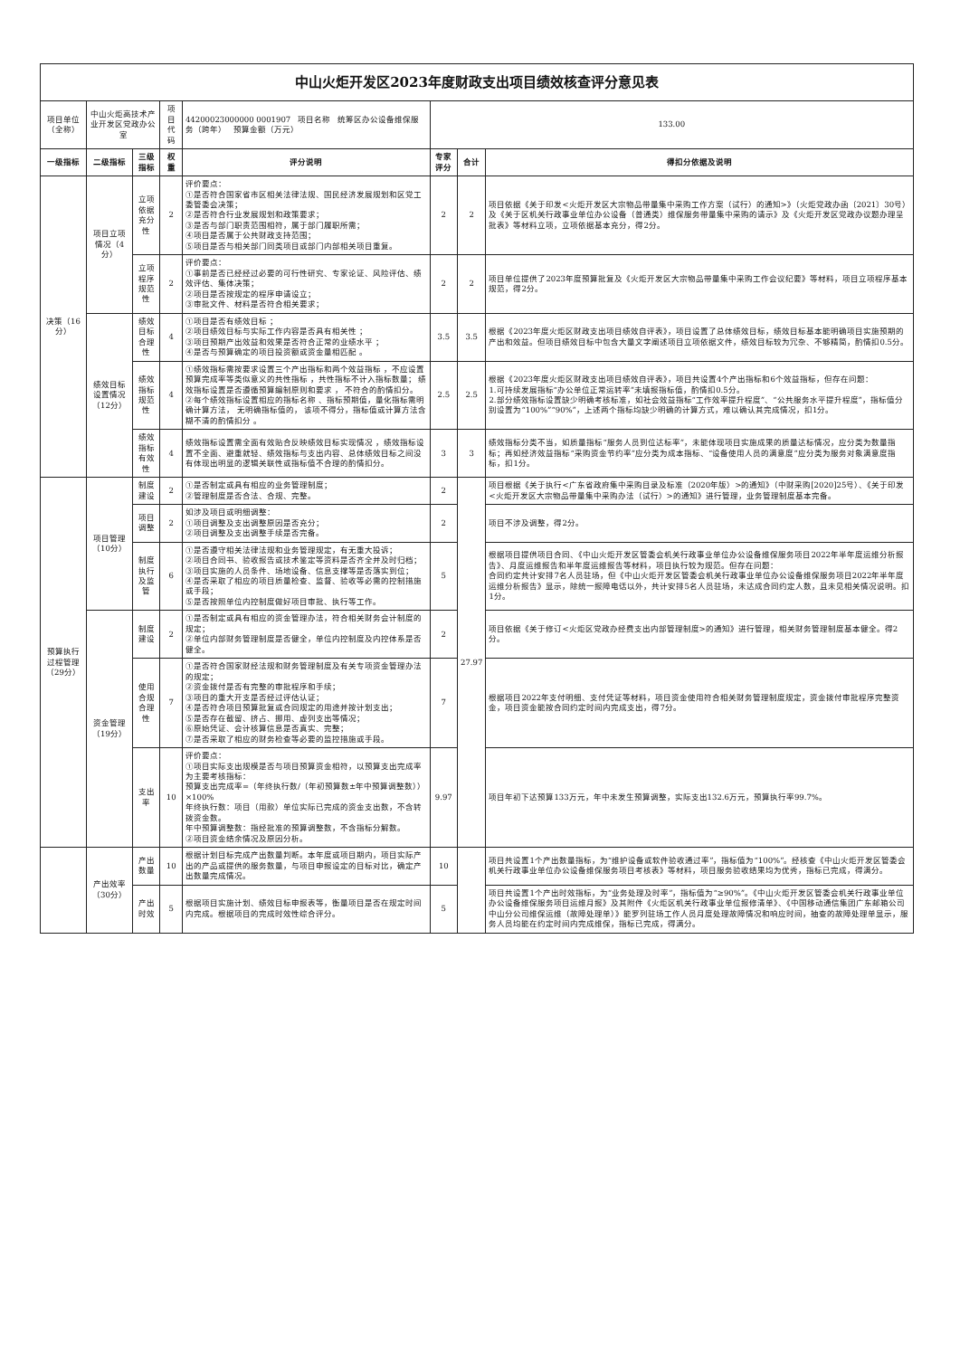| 中山火炬开发区2023年度财政支出项目绩效核查评分意见表 | | | | | | | |
| 项目单位（全称） | 中山火炬高技术产业开发区党政办公室 | | 项目代码 | 44200023000000 0001907 项目名称 统筹区办公设备维保服务（跨年） 预算金额（万元） | 133.00 | | |
| 一级指标 | 二级指标 | 三级指标 | 权重 | 评分说明 | 专家评分 | 合计 | 得扣分依据及说明 |
| 决策（16分） | 项目立项情况（4分） | 立项依据充分性 | 2 | 评价要点： ①是否符合国家省市区相关法律法规、国民经济发展规划和区党工委管委会决策； ②是否符合行业发展规划和政策要求； ③是否与部门职责范围相符，属于部门履职所需； ④项目是否属于公共财政支持范围； ⑤项目是否与相关部门同类项目或部门内部相关项目重复。 | 2 | 2 | 项目依据《关于印发<火炬开发区大宗物品带量集中采购工作方案（试行）的通知>》（火炬党政办函〔2021〕30号）及《关于区机关行政事业单位办公设备（普通类）维保服务带量集中采购的请示》及《火炬开发区党政办议题办理呈批表》等材料立项，立项依据基本充分，得2分。 |
| | | 立项程序规范性 | 2 | 评价要点： ①事前是否已经经过必要的可行性研究、专家论证、风险评估、绩效评估、集体决策； ②项目是否按规定的程序申请设立； ③审批文件、材料是否符合相关要求； | 2 | 2 | 项目单位提供了2023年度预算批复及《火炬开发区大宗物品带量集中采购工作会议纪要》等材料，项目立项程序基本规范，得2分。 |
| | 绩效目标设置情况（12分） | 绩效目标合理性 | 4 | ①项目是否有绩效目标 ； ②项目绩效目标与实际工作内容是否具有相关性 ； ③项目预期产出效益和效果是否符合正常的业绩水平 ； ④是否与预算确定的项目投资额或资金量相匹配 。 | 3.5 | 3.5 | 根据《2023年度火炬区财政支出项目绩效自评表》，项目设置了总体绩效目标，绩效目标基本能明确项目实施预期的产出和效益。但项目绩效目标中包含大量文字阐述项目立项依据文件，绩效目标较为冗杂、不够精简，酌情扣0.5分。 |
| | | 绩效指标规范性 | 4 | ①绩效指标需按要求设置三个产出指标和两个效益指标 ，不应设置预算完成率等类似意义的共性指标 ，共性指标不计入指标数量； 绩效指标设置是否遵循预算编制原则和要求 ， 不符合的酌情扣分。 ②每个绩效指标设置相应的指标名称 、指标预期值，量化指标需明确计算方法， 无明确指标值的， 该项不得分，指标值或计算方法含糊不清的酌情扣分 。 | 2.5 | 2.5 | 根据《2023年度火炬区财政支出项目绩效自评表》，项目共设置4个产出指标和6个效益指标，但存在问题： 1.可持续发展指标“办公单位正常运转率”未填报指标值，酌情扣0.5分。 2.部分绩效指标设置缺少明确考核标准，如社会效益指标“工作效率提升程度”、“公共服务水平提升程度”，指标值分别设置为“100%”“90%”，上述两个指标均缺少明确的计算方式，难以确认其完成情况，扣1分。 |
| | | 绩效指标有效性 | 4 | 绩效指标设置需全面有效贴合反映绩效目标实现情况 ，绩效指标设置不全面、避重就轻、绩效指标与支出内容、总体绩效目标之间没有体现出明显的逻辑关联性或指标值不合理的酌情扣分。 | 3 | 3 | 绩效指标分类不当，如质量指标“服务人员到位达标率”，未能体现项目实施成果的质量达标情况，应分类为数量指标；再如经济效益指标“采购资金节约率”应分类为成本指标、“设备使用人员的满意度”应分类为服务对象满意度指标，扣1分。 |
| 预算执行过程管理（29分） | 项目管理（10分） | 制度建设 | 2 | ①是否制定或具有相应的业务管理制度； ②管理制度是否合法、合规、完整。 | 2 | 27.97 | 项目根据《关于执行<广东省政府集中采购目录及标准（2020年版）>的通知》（中财采购[2020]25号）、《关于印发<火炬开发区大宗物品带量集中采购办法（试行）>的通知》进行管理，业务管理制度基本完备。 |
| | | 项目调整 | 2 | 如涉及项目或明细调整： ①项目调整及支出调整原因是否充分； ②项目调整及支出调整手续是否完备。 | 2 | | 项目不涉及调整，得2分。 |
| | | 制度执行及监管 | 6 | ①是否遵守相关法律法规和业务管理规定，有无重大投诉； ②项目合同书、验收报告或技术鉴定等资料是否齐全并及时归档； ③项目实施的人员条件、场地设备、信息支撑等是否落实到位； ④是否采取了相应的项目质量检查、监督、验收等必需的控制措施或手段； ⑤是否按照单位内控制度做好项目审批、执行等工作。 | 5 | | 根据项目提供项目合同、《中山火炬开发区管委会机关行政事业单位办公设备维保服务项目2022年半年度运维分析报告》、月度运维报告和半年度运维报告等材料，项目执行较为规范。但存在问题： 合同约定共计安排7名人员驻场，但《中山火炬开发区管委会机关行政事业单位办公设备维保服务项目2022年半年度运维分析报告》显示，除统一报障电话以外，共计安排5名人员驻场，未达成合同约定人数，且未见相关情况说明。扣1分。 |
| | 资金管理（19分） | 制度建设 | 2 | ①是否制定或具有相应的资金管理办法，符合相关财务会计制度的规定； ②单位内部财务管理制度是否健全，单位内控制度及内控体系是否健全。 | 2 | | 项目依据《关于修订<火炬区党政办经费支出内部管理制度>的通知》进行管理，相关财务管理制度基本健全。得2分。 |
| | | 使用合规合理性 | 7 | ①是否符合国家财经法规和财务管理制度及有关专项资金管理办法的规定； ②资金拨付是否有完整的审批程序和手续； ③项目的重大开支是否经过评估认证； ④是否符合项目预算批复或合同规定的用途并按计划支出； ⑤是否存在截留、挤占、挪用、虚列支出等情况； ⑥原始凭证、会计核算信息是否真实、完整； ⑦是否采取了相应的财务检查等必要的监控措施或手段。 | 7 | | 根据项目2022年支付明细、支付凭证等材料，项目资金使用符合相关财务管理制度规定，资金拨付审批程序完整资金，项目资金能按合同约定时间内完成支出，得7分。 |
| | | 支出率 | 10 | 评价要点： ①项目实际支出规模是否与项目预算资金相符，以预算支出完成率为主要考核指标： 预算支出完成率=（年终执行数/（年初预算数±年中预算调整数））×100% 年终执行数：项目（用款）单位实际已完成的资金支出数，不含转拨资金数。 年中预算调整数：指经批准的预算调整数，不含指标分解数。 ②项目资金结余情况及原因分析。 | 9.97 | | 项目年初下达预算133万元，年中未发生预算调整，实际支出132.6万元，预算执行率99.7%。 |
| | 产出效率（30分） | 产出数量 | 10 | 根据计划目标完成产出数量判断。本年度或项目期内，项目实际产出的产品或提供的服务数量，与项目申报设定的目标对比，确定产出数量完成情况。 | 10 | | 项目共设置1个产出数量指标，为“维护设备或软件验收通过率”，指标值为“100%”。经核查《中山火炬开发区管委会机关行政事业单位办公设备维保服务项目考核表》等材料，项目服务验收结果均为优秀，指标已完成，得满分。 |
| | | 产出时效 | 5 | 根据项目实施计划、绩效目标申报表等，衡量项目是否在规定时间内完成。根据项目的完成时效性综合评分。 | 5 | | 项目共设置1个产出时效指标，为“业务处理及时率”，指标值为“≥90%”。《中山火炬开发区管委会机关行政事业单位办公设备维保服务项目运维月报》及其附件《火炬区机关行政事业单位报修清单》、《中国移动通信集团广东邮箱公司中山分公司维保运维（故障处理单）》能罗列驻场工作人员月度处理故障情况和响应时间，抽查的故障处理单显示，服务人员均能在约定时间内完成维保，指标已完成，得满分。 |